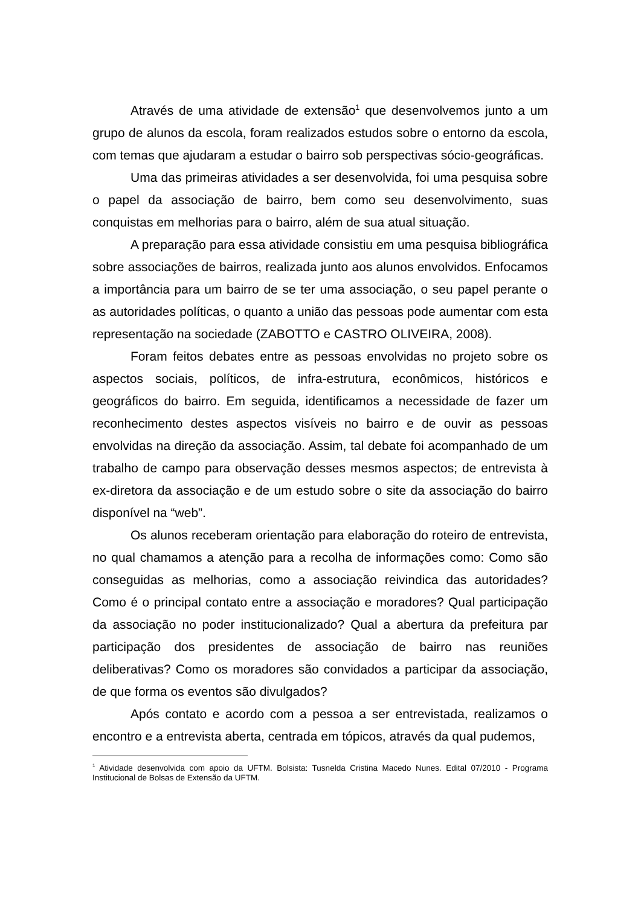Através de uma atividade de extensão<sup>1</sup> que desenvolvemos junto a um grupo de alunos da escola, foram realizados estudos sobre o entorno da escola, com temas que ajudaram a estudar o bairro sob perspectivas sócio-geográficas.
Uma das primeiras atividades a ser desenvolvida, foi uma pesquisa sobre o papel da associação de bairro, bem como seu desenvolvimento, suas conquistas em melhorias para o bairro, além de sua atual situação.
A preparação para essa atividade consistiu em uma pesquisa bibliográfica sobre associações de bairros, realizada junto aos alunos envolvidos. Enfocamos a importância para um bairro de se ter uma associação, o seu papel perante o as autoridades políticas, o quanto a união das pessoas pode aumentar com esta representação na sociedade (ZABOTTO e CASTRO OLIVEIRA, 2008).
Foram feitos debates entre as pessoas envolvidas no projeto sobre os aspectos sociais, políticos, de infra-estrutura, econômicos, históricos e geográficos do bairro. Em seguida, identificamos a necessidade de fazer um reconhecimento destes aspectos visíveis no bairro e de ouvir as pessoas envolvidas na direção da associação. Assim, tal debate foi acompanhado de um trabalho de campo para observação desses mesmos aspectos; de entrevista à ex-diretora da associação e de um estudo sobre o site da associação do bairro disponível na “web”.
Os alunos receberam orientação para elaboração do roteiro de entrevista, no qual chamamos a atenção para a recolha de informações como: Como são conseguidas as melhorias, como a associação reivindica das autoridades? Como é o principal contato entre a associação e moradores? Qual participação da associação no poder institucionalizado? Qual a abertura da prefeitura par participação dos presidentes de associação de bairro nas reuniões deliberativas? Como os moradores são convidados a participar da associação, de que forma os eventos são divulgados?
Após contato e acordo com a pessoa a ser entrevistada, realizamos o encontro e a entrevista aberta, centrada em tópicos, através da qual pudemos,
<sup>1</sup> Atividade desenvolvida com apoio da UFTM. Bolsista: Tusnelda Cristina Macedo Nunes. Edital 07/2010 - Programa Institucional de Bolsas de Extensão da UFTM.